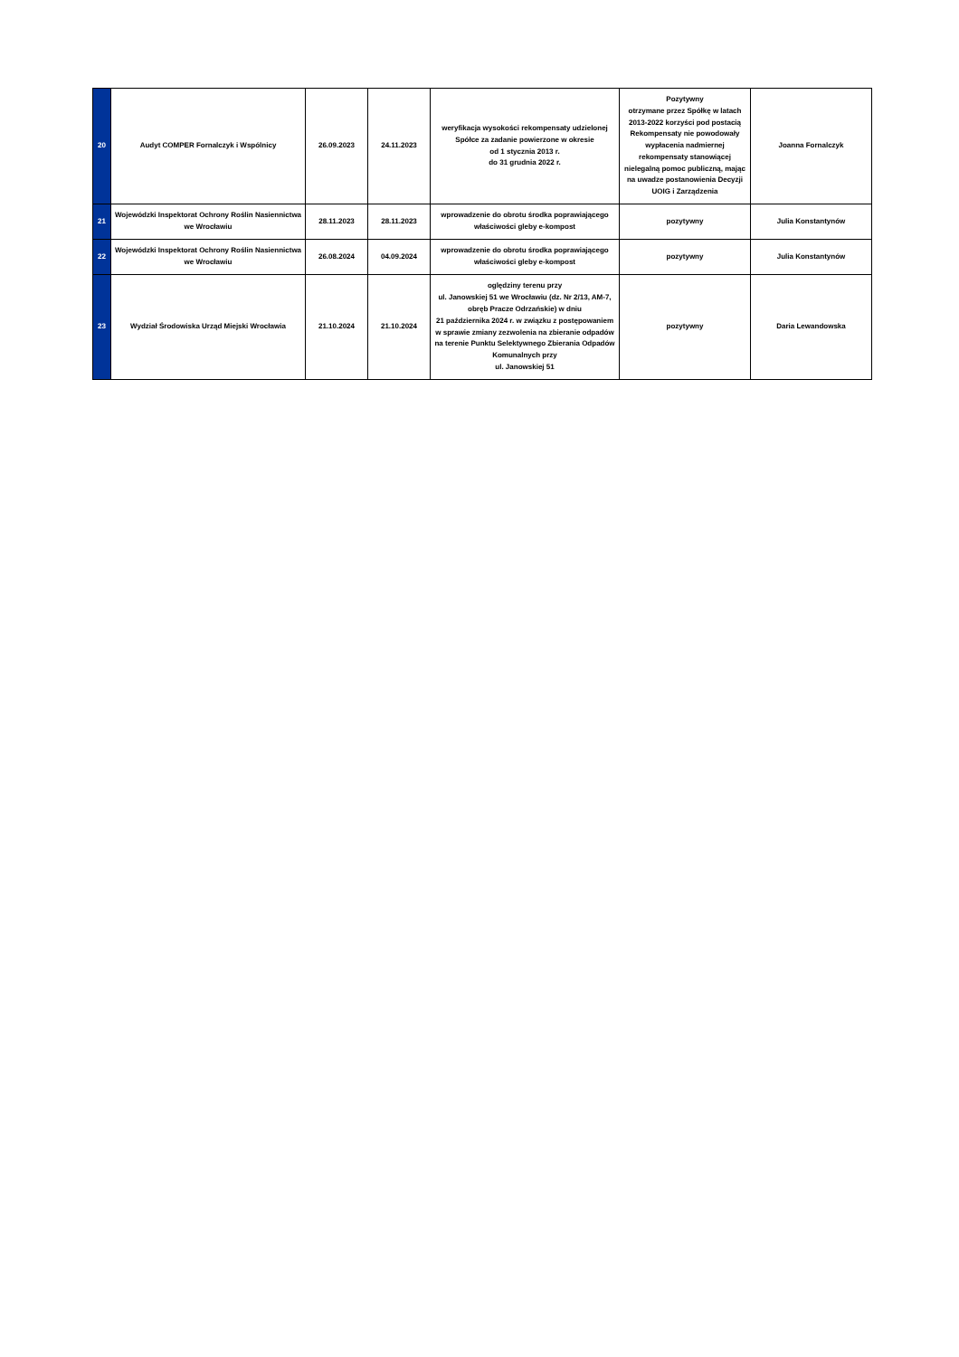| 20 | Audyt COMPER Fornalczyk i Wspólnicy | 26.09.2023 | 24.11.2023 | weryfikacja wysokości rekompensaty udzielonej Spółce za zadanie powierzone w okresie od 1 stycznia 2013 r. do 31 grudnia 2022 r. | Pozytywny otrzymane przez Spółkę w latach 2013-2022 korzyści pod postacią Rekompensaty nie powodowały wypłacenia nadmiernej rekompensaty stanowiącej nielegalną pomoc publiczną, mając na uwadze postanowienia Decyzji UOIG i Zarządzenia | Joanna Fornalczyk |
| 21 | Wojewódzki Inspektorat Ochrony Roślin Nasiennictwa we Wrocławiu | 28.11.2023 | 28.11.2023 | wprowadzenie do obrotu środka poprawiającego właściwości gleby e-kompost | pozytywny | Julia Konstantynów |
| 22 | Wojewódzki Inspektorat Ochrony Roślin Nasiennictwa we Wrocławiu | 26.08.2024 | 04.09.2024 | wprowadzenie do obrotu środka poprawiającego właściwości gleby e-kompost | pozytywny | Julia Konstantynów |
| 23 | Wydział Środowiska Urząd Miejski Wrocławia | 21.10.2024 | 21.10.2024 | oględziny terenu przy ul. Janowskiej 51 we Wrocławiu (dz. Nr 2/13, AM-7, obręb Pracze Odrzańskie) w dniu 21 października 2024 r. w związku z postępowaniem w sprawie zmiany zezwolenia na zbieranie odpadów na terenie Punktu Selektywnego Zbierania Odpadów Komunalnych przy ul. Janowskiej 51 | pozytywny | Daria Lewandowska |